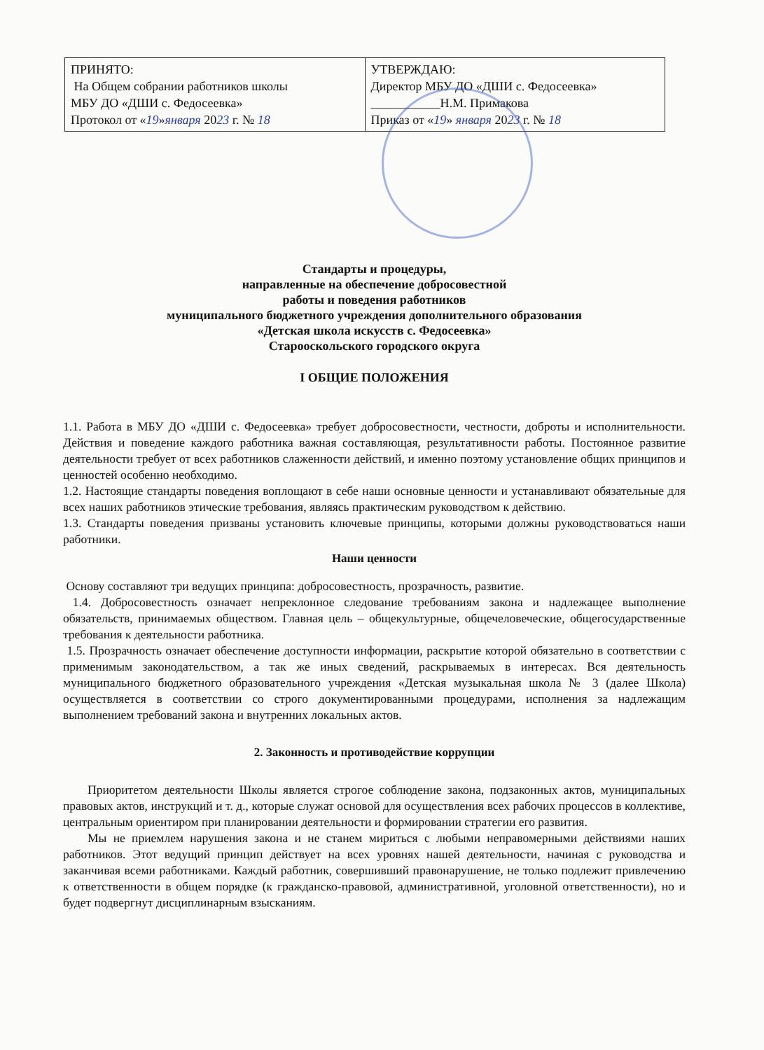| ПРИНЯТО: На Общем собрании работников школы МБУ ДО «ДШИ с. Федосеевка» Протокол от « 19 » января 20 23 г. № 18 | УТВЕРЖДАЮ: Директор МБУ ДО «ДШИ с. Федосеевка» ___________Н.М. Примакова Приказ от « 19 » января 20 23 г. № 18 |
Стандарты и процедуры,
направленные на обеспечение добросовестной
работы и поведения работников
муниципального бюджетного учреждения дополнительного образования
«Детская школа искусств с. Федосеевка»
Старооскольского городского округа
I ОБЩИЕ ПОЛОЖЕНИЯ
1.1. Работа в МБУ ДО «ДШИ с. Федосеевка» требует добросовестности, честности, доброты и исполнительности. Действия и поведение каждого работника важная составляющая, результативности работы. Постоянное развитие деятельности требует от всех работников слаженности действий, и именно поэтому установление общих принципов и ценностей особенно необходимо.
1.2. Настоящие стандарты поведения воплощают в себе наши основные ценности и устанавливают обязательные для всех наших работников этические требования, являясь практическим руководством к действию.
1.3. Стандарты поведения призваны установить ключевые принципы, которыми должны руководствоваться наши работники.
Наши ценности
Основу составляют три ведущих принципа: добросовестность, прозрачность, развитие.
1.4. Добросовестность означает непреклонное следование требованиям закона и надлежащее выполнение обязательств, принимаемых обществом. Главная цель – общекультурные, общечеловеческие, общегосударственные требования к деятельности работника.
1.5. Прозрачность означает обеспечение доступности информации, раскрытие которой обязательно в соответствии с применимым законодательством, а так же иных сведений, раскрываемых в интересах. Вся деятельность муниципального бюджетного образовательного учреждения «Детская музыкальная школа № 3 (далее Школа) осуществляется в соответствии со строго документированными процедурами, исполнения за надлежащим выполнением требований закона и внутренних локальных актов.
2. Законность и противодействие коррупции
Приоритетом деятельности Школы является строгое соблюдение закона, подзаконных актов, муниципальных правовых актов, инструкций и т. д., которые служат основой для осуществления всех рабочих процессов в коллективе, центральным ориентиром при планировании деятельности и формировании стратегии его развития.
Мы не приемлем нарушения закона и не станем мириться с любыми неправомерными действиями наших работников. Этот ведущий принцип действует на всех уровнях нашей деятельности, начиная с руководства и заканчивая всеми работниками. Каждый работник, совершивший правонарушение, не только подлежит привлечению к ответственности в общем порядке (к гражданско-правовой, административной, уголовной ответственности), но и будет подвергнут дисциплинарным взысканиям.